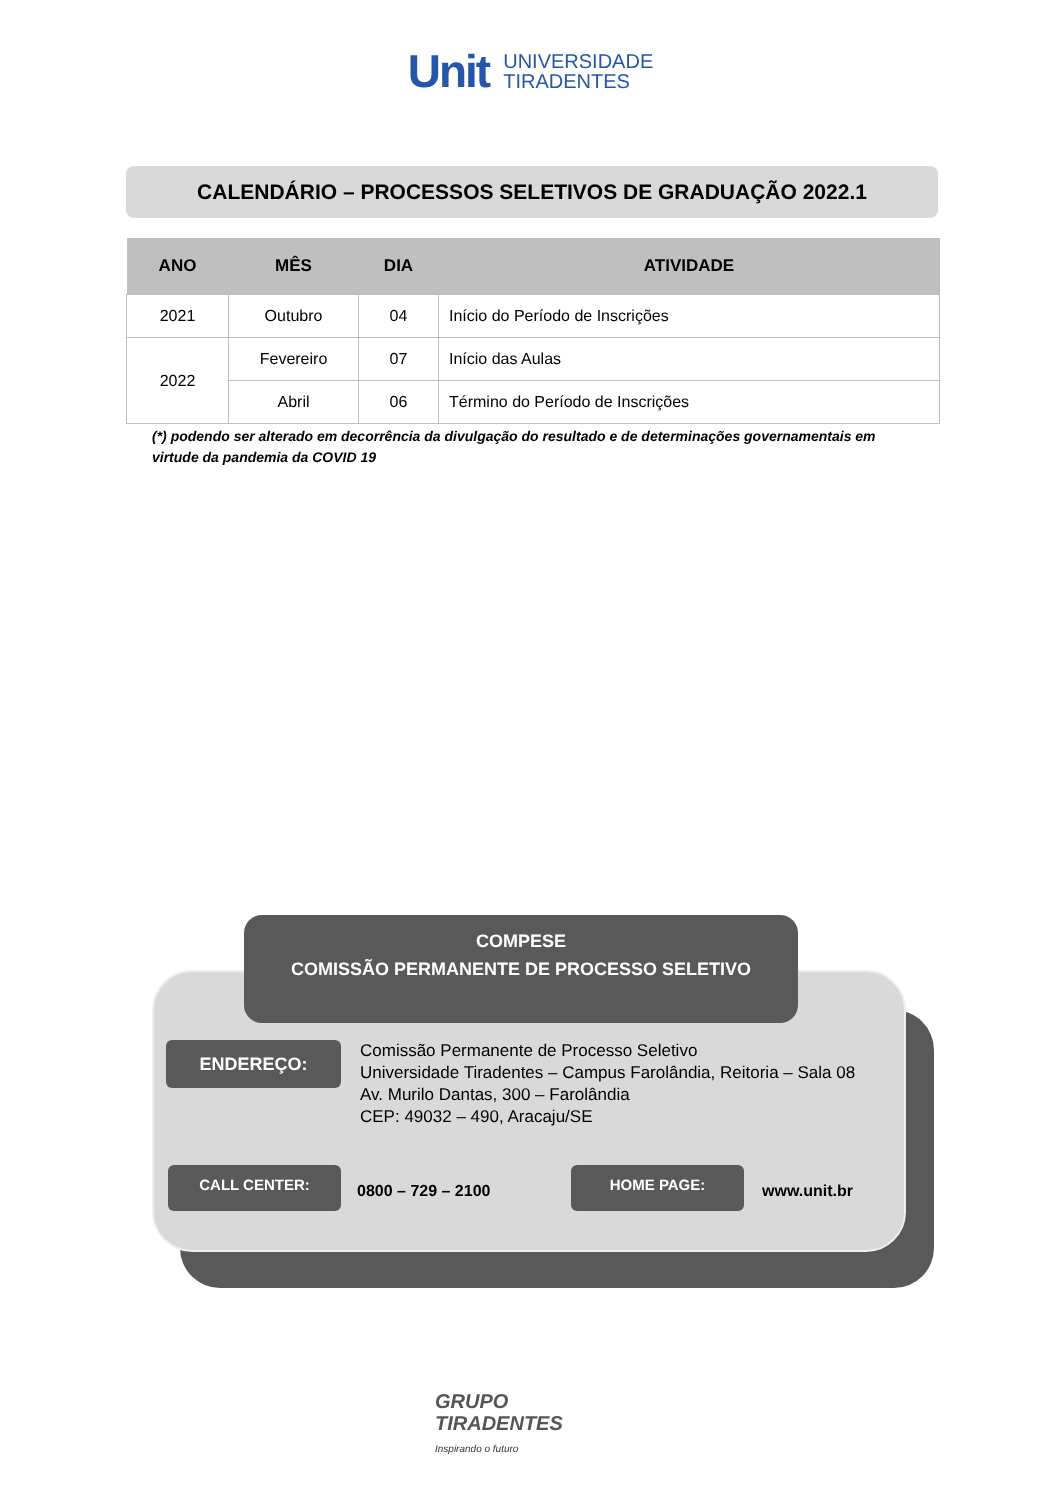Unit UNIVERSIDADE
TIRADENTES
CALENDÁRIO – PROCESSOS SELETIVOS DE GRADUAÇÃO 2022.1
| ANO | MÊS | DIA | ATIVIDADE |
| --- | --- | --- | --- |
| 2021 | Outubro | 04 | Início do Período de Inscrições |
| 2022 | Fevereiro | 07 | Início das Aulas |
| | Abril | 06 | Término do Período de Inscrições |
(*) podendo ser alterado em decorrência da divulgação do resultado e de determinações governamentais em virtude da pandemia da COVID 19
COMPESE
COMISSÃO PERMANENTE DE PROCESSO SELETIVO
ENDEREÇO:
Comissão Permanente de Processo Seletivo
Universidade Tiradentes – Campus Farolândia, Reitoria – Sala 08
Av. Murilo Dantas, 300 – Farolândia
CEP: 49032 – 490, Aracaju/SE
CALL CENTER:
0800 – 729 – 2100
HOME PAGE:
www.unit.br
GRUPO
TIRADENTES
Inspirando o futuro